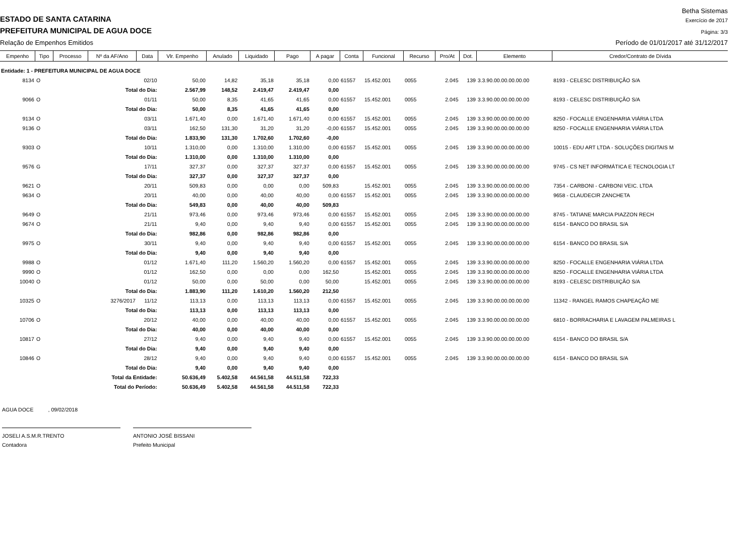Betha Sistemas
ESTADO DE SANTA CATARINA
Exercício de 2017
PREFEITURA MUNICIPAL DE AGUA DOCE
Página: 3/3
Relação de Empenhos Emitidos
Período de 01/01/2017 até 31/12/2017
| Empenho | Tipo | Processo | Nº da AF/Ano | Data | Vlr. Empenho | Anulado | Liquidado | Pago | A pagar | Conta | Funcional | Recurso | Pro/At | Dot. | Elemento | Credor/Contrato de Dívida |
| --- | --- | --- | --- | --- | --- | --- | --- | --- | --- | --- | --- | --- | --- | --- | --- | --- |
| Entidade: 1 - PREFEITURA MUNICIPAL DE AGUA DOCE | | | | | | | | | | | | | | | | |
| 8134 | O | | | 02/10 | 50,00 | 14,82 | 35,18 | 35,18 | 0,00 | 61557 | 15.452.001 | 0055 | 2.045 | 139 | 3.3.90.00.00.00.00.00 | 8193 - CELESC DISTRIBUIÇÃO S/A |
| | | | Total do Dia: | | 2.567,99 | 148,52 | 2.419,47 | 2.419,47 | 0,00 | | | | | | | |
| 9066 | O | | | 01/11 | 50,00 | 8,35 | 41,65 | 41,65 | 0,00 | 61557 | 15.452.001 | 0055 | 2.045 | 139 | 3.3.90.00.00.00.00.00 | 8193 - CELESC DISTRIBUIÇÃO S/A |
| | | | Total do Dia: | | 50,00 | 8,35 | 41,65 | 41,65 | 0,00 | | | | | | | |
| 9134 | O | | | 03/11 | 1.671,40 | 0,00 | 1.671,40 | 1.671,40 | 0,00 | 61557 | 15.452.001 | 0055 | 2.045 | 139 | 3.3.90.00.00.00.00.00 | 8250 - FOCALLE ENGENHARIA VIÁRIA LTDA |
| 9136 | O | | | 03/11 | 162,50 | 131,30 | 31,20 | 31,20 | -0,00 | 61557 | 15.452.001 | 0055 | 2.045 | 139 | 3.3.90.00.00.00.00.00 | 8250 - FOCALLE ENGENHARIA VIÁRIA LTDA |
| | | | Total do Dia: | | 1.833,90 | 131,30 | 1.702,60 | 1.702,60 | -0,00 | | | | | | | |
| 9303 | O | | | 10/11 | 1.310,00 | 0,00 | 1.310,00 | 1.310,00 | 0,00 | 61557 | 15.452.001 | 0055 | 2.045 | 139 | 3.3.90.00.00.00.00.00 | 10015 - EDU ART LTDA - SOLUÇÕES DIGITAIS M |
| | | | Total do Dia: | | 1.310,00 | 0,00 | 1.310,00 | 1.310,00 | 0,00 | | | | | | | |
| 9576 | G | | | 17/11 | 327,37 | 0,00 | 327,37 | 327,37 | 0,00 | 61557 | 15.452.001 | 0055 | 2.045 | 139 | 3.3.90.00.00.00.00.00 | 9745 - CS NET INFORMÁTICA E TECNOLOGIA LT |
| | | | Total do Dia: | | 327,37 | 0,00 | 327,37 | 327,37 | 0,00 | | | | | | | |
| 9621 | O | | | 20/11 | 509,83 | 0,00 | 0,00 | 0,00 | 509,83 | | 15.452.001 | 0055 | 2.045 | 139 | 3.3.90.00.00.00.00.00 | 7354 - CARBONI - CARBONI VEIC. LTDA |
| 9634 | O | | | 20/11 | 40,00 | 0,00 | 40,00 | 40,00 | 0,00 | 61557 | 15.452.001 | 0055 | 2.045 | 139 | 3.3.90.00.00.00.00.00 | 9658 - CLAUDECIR ZANCHETA |
| | | | Total do Dia: | | 549,83 | 0,00 | 40,00 | 40,00 | 509,83 | | | | | | | |
| 9649 | O | | | 21/11 | 973,46 | 0,00 | 973,46 | 973,46 | 0,00 | 61557 | 15.452.001 | 0055 | 2.045 | 139 | 3.3.90.00.00.00.00.00 | 8745 - TATIANE MARCIA PIAZZON RECH |
| 9674 | O | | | 21/11 | 9,40 | 0,00 | 9,40 | 9,40 | 0,00 | 61557 | 15.452.001 | 0055 | 2.045 | 139 | 3.3.90.00.00.00.00.00 | 6154 - BANCO DO BRASIL S/A |
| | | | Total do Dia: | | 982,86 | 0,00 | 982,86 | 982,86 | 0,00 | | | | | | | |
| 9975 | O | | | 30/11 | 9,40 | 0,00 | 9,40 | 9,40 | 0,00 | 61557 | 15.452.001 | 0055 | 2.045 | 139 | 3.3.90.00.00.00.00.00 | 6154 - BANCO DO BRASIL S/A |
| | | | Total do Dia: | | 9,40 | 0,00 | 9,40 | 9,40 | 0,00 | | | | | | | |
| 9988 | O | | | 01/12 | 1.671,40 | 111,20 | 1.560,20 | 1.560,20 | 0,00 | 61557 | 15.452.001 | 0055 | 2.045 | 139 | 3.3.90.00.00.00.00.00 | 8250 - FOCALLE ENGENHARIA VIÁRIA LTDA |
| 9990 | O | | | 01/12 | 162,50 | 0,00 | 0,00 | 0,00 | 162,50 | | 15.452.001 | 0055 | 2.045 | 139 | 3.3.90.00.00.00.00.00 | 8250 - FOCALLE ENGENHARIA VIÁRIA LTDA |
| 10040 | O | | | 01/12 | 50,00 | 0,00 | 50,00 | 0,00 | 50,00 | | 15.452.001 | 0055 | 2.045 | 139 | 3.3.90.00.00.00.00.00 | 8193 - CELESC DISTRIBUIÇÃO S/A |
| | | | Total do Dia: | | 1.883,90 | 111,20 | 1.610,20 | 1.560,20 | 212,50 | | | | | | | |
| 10325 | O | | 3276/2017 | 11/12 | 113,13 | 0,00 | 113,13 | 113,13 | 0,00 | 61557 | 15.452.001 | 0055 | 2.045 | 139 | 3.3.90.00.00.00.00.00 | 11342 - RANGEL RAMOS CHAPEAÇÃO ME |
| | | | Total do Dia: | | 113,13 | 0,00 | 113,13 | 113,13 | 0,00 | | | | | | | |
| 10706 | O | | | 20/12 | 40,00 | 0,00 | 40,00 | 40,00 | 0,00 | 61557 | 15.452.001 | 0055 | 2.045 | 139 | 3.3.90.00.00.00.00.00 | 6810 - BORRACHARIA E LAVAGEM PALMEIRAS L |
| | | | Total do Dia: | | 40,00 | 0,00 | 40,00 | 40,00 | 0,00 | | | | | | | |
| 10817 | O | | | 27/12 | 9,40 | 0,00 | 9,40 | 9,40 | 0,00 | 61557 | 15.452.001 | 0055 | 2.045 | 139 | 3.3.90.00.00.00.00.00 | 6154 - BANCO DO BRASIL S/A |
| | | | Total do Dia: | | 9,40 | 0,00 | 9,40 | 9,40 | 0,00 | | | | | | | |
| 10846 | O | | | 28/12 | 9,40 | 0,00 | 9,40 | 9,40 | 0,00 | 61557 | 15.452.001 | 0055 | 2.045 | 139 | 3.3.90.00.00.00.00.00 | 6154 - BANCO DO BRASIL S/A |
| | | | Total do Dia: | | 9,40 | 0,00 | 9,40 | 9,40 | 0,00 | | | | | | | |
| | | Total da Entidade: | | | 50.636,49 | 5.402,58 | 44.561,58 | 44.511,58 | 722,33 | | | | | | | |
| | | Total do Período: | | | 50.636,49 | 5.402,58 | 44.561,58 | 44.511,58 | 722,33 | | | | | | | |
AGUA DOCE , 09/02/2018
JOSELI A.S.M.R.TRENTO
Contadora
ANTONIO JOSÉ BISSANI
Prefeito Municipal